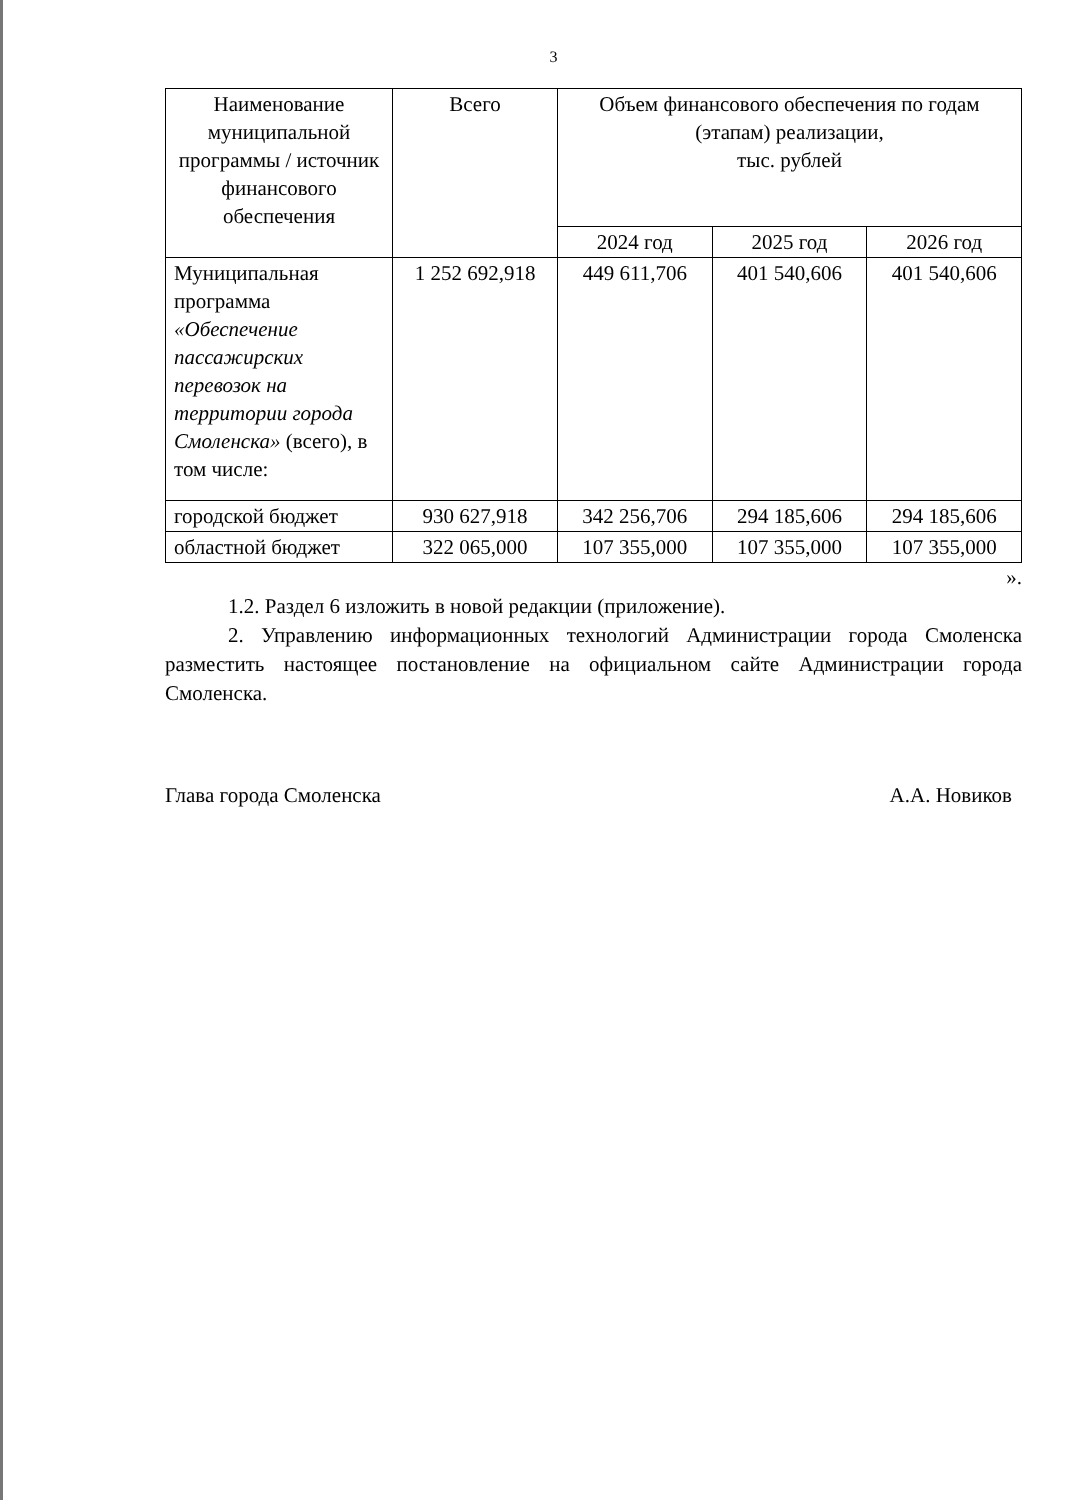3
| Наименование муниципальной программы / источник финансового обеспечения | Всего | Объем финансового обеспечения по годам (этапам) реализации, тыс. рублей | | |
| --- | --- | --- | --- | --- |
| | | 2024 год | 2025 год | 2026 год |
| Муниципальная программа «Обеспечение пассажирских перевозок на территории города Смоленска» (всего), в том числе: | 1 252 692,918 | 449 611,706 | 401 540,606 | 401 540,606 |
| городской бюджет | 930 627,918 | 342 256,706 | 294 185,606 | 294 185,606 |
| областной бюджет | 322 065,000 | 107 355,000 | 107 355,000 | 107 355,000 |
».
1.2. Раздел 6 изложить в новой редакции (приложение).
2. Управлению информационных технологий Администрации города Смоленска разместить настоящее постановление на официальном сайте Администрации города Смоленска.
Глава города Смоленска А.А. Новиков